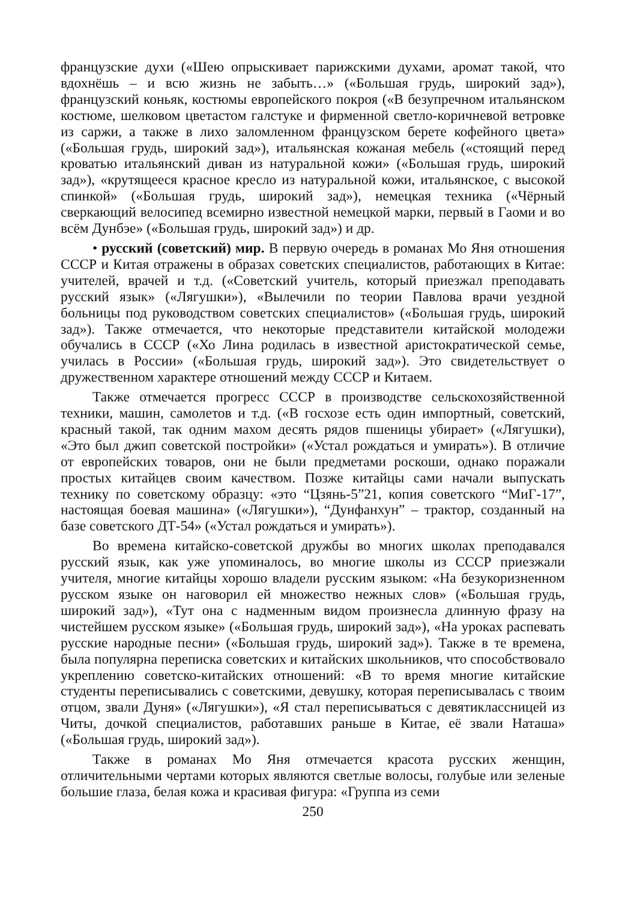французские духи («Шею опрыскивает парижскими духами, аромат такой, что вдохнёшь – и всю жизнь не забыть…» («Большая грудь, широкий зад»), французский коньяк, костюмы европейского покроя («В безупречном итальянском костюме, шелковом цветастом галстуке и фирменной светло-коричневой ветровке из саржи, а также в лихо заломленном французском берете кофейного цвета» («Большая грудь, широкий зад»), итальянская кожаная мебель («стоящий перед кроватью итальянский диван из натуральной кожи» («Большая грудь, широкий зад»), «крутящееся красное кресло из натуральной кожи, итальянское, с высокой спинкой» («Большая грудь, широкий зад»), немецкая техника («Чёрный сверкающий велосипед всемирно известной немецкой марки, первый в Гаоми и во всём Дунбэе» («Большая грудь, широкий зад») и др.
• русский (советский) мир. В первую очередь в романах Мо Яня отношения СССР и Китая отражены в образах советских специалистов, работающих в Китае: учителей, врачей и т.д. («Советский учитель, который приезжал преподавать русский язык» («Лягушки»), «Вылечили по теории Павлова врачи уездной больницы под руководством советских специалистов» («Большая грудь, широкий зад»). Также отмечается, что некоторые представители китайской молодежи обучались в СССР («Хо Лина родилась в известной аристократической семье, училась в России» («Большая грудь, широкий зад»). Это свидетельствует о дружественном характере отношений между СССР и Китаем.
Также отмечается прогресс СССР в производстве сельскохозяйственной техники, машин, самолетов и т.д. («В госхозе есть один импортный, советский, красный такой, так одним махом десять рядов пшеницы убирает» («Лягушки), «Это был джип советской постройки» («Устал рождаться и умирать»). В отличие от европейских товаров, они не были предметами роскоши, однако поражали простых китайцев своим качеством. Позже китайцы сами начали выпускать технику по советскому образцу: «это “Цзянь-5”21, копия советского “МиГ-17”, настоящая боевая машина» («Лягушки»), “Дунфанхун” – трактор, созданный на базе советского ДТ-54» («Устал рождаться и умирать»).
Во времена китайско-советской дружбы во многих школах преподавался русский язык, как уже упоминалось, во многие школы из СССР приезжали учителя, многие китайцы хорошо владели русским языком: «На безукоризненном русском языке он наговорил ей множество нежных слов» («Большая грудь, широкий зад»), «Тут она с надменным видом произнесла длинную фразу на чистейшем русском языке» («Большая грудь, широкий зад»), «На уроках распевать русские народные песни» («Большая грудь, широкий зад»). Также в те времена, была популярна переписка советских и китайских школьников, что способствовало укреплению советско-китайских отношений: «В то время многие китайские студенты переписывались с советскими, девушку, которая переписывалась с твоим отцом, звали Дуня» («Лягушки»), «Я стал переписываться с девятиклассницей из Читы, дочкой специалистов, работавших раньше в Китае, её звали Наташа» («Большая грудь, широкий зад»).
Также в романах Мо Яня отмечается красота русских женщин, отличительными чертами которых являются светлые волосы, голубые или зеленые большие глаза, белая кожа и красивая фигура: «Группа из семи
250